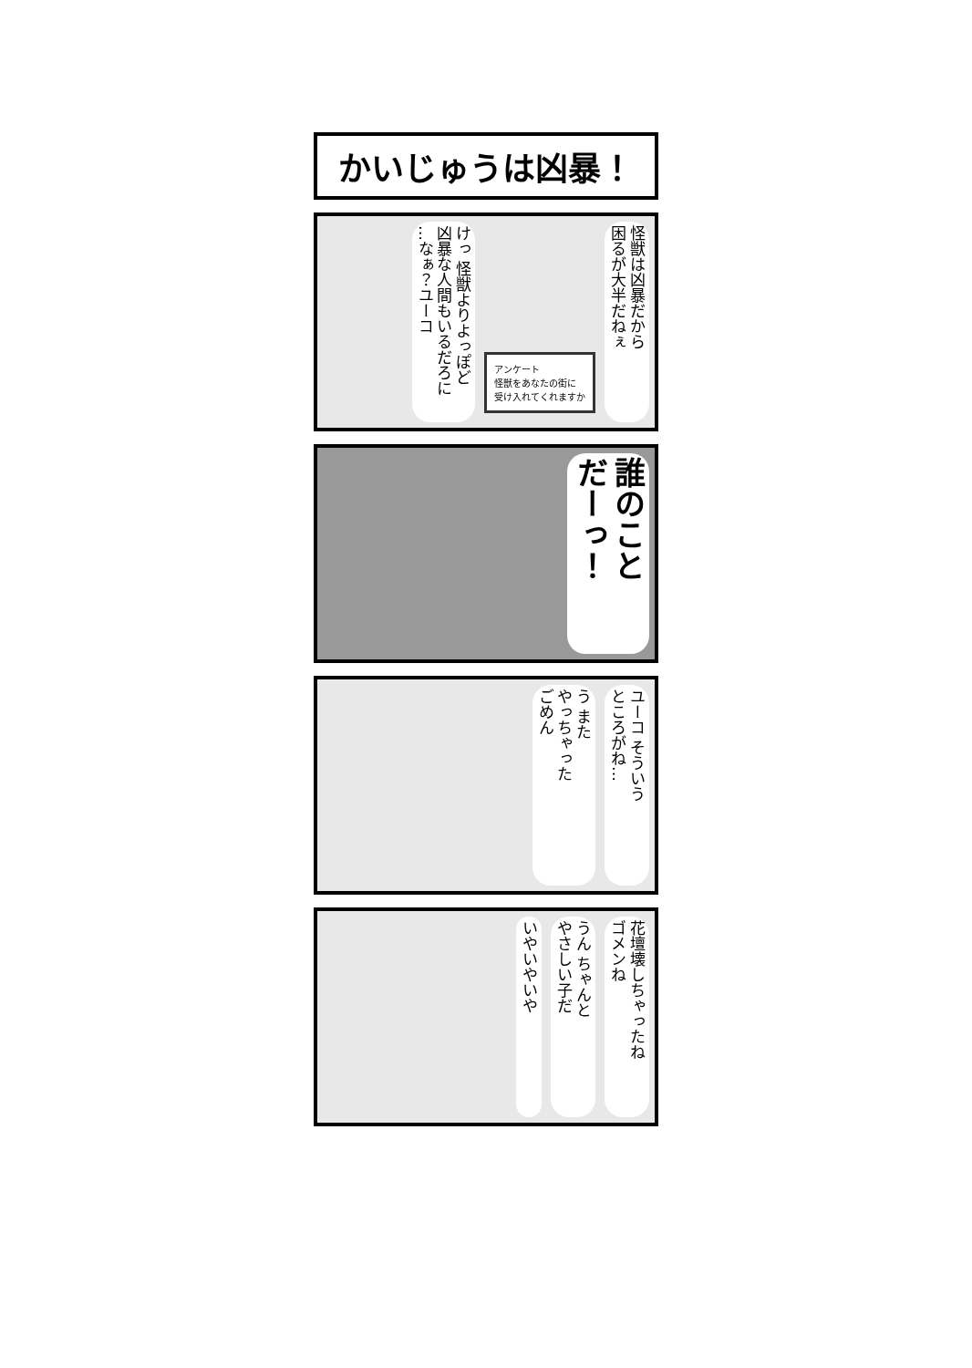かいじゅうは凶暴！
怪獣は凶暴だから
困るが大半だねぇ
アンケート
怪獣をあなたの街に
受け入れてくれますか
けっ 怪獣よりよっぽど
凶暴な人間もいるだろに
…なぁ？ユーコ
誰のこと
だーっ！
ユーコ そういう
ところがね…
う また
やっちゃった
ごめん
花壇壊しちゃったね
ゴメンね
うん ちゃんと
やさしい子だ
いやいやいや